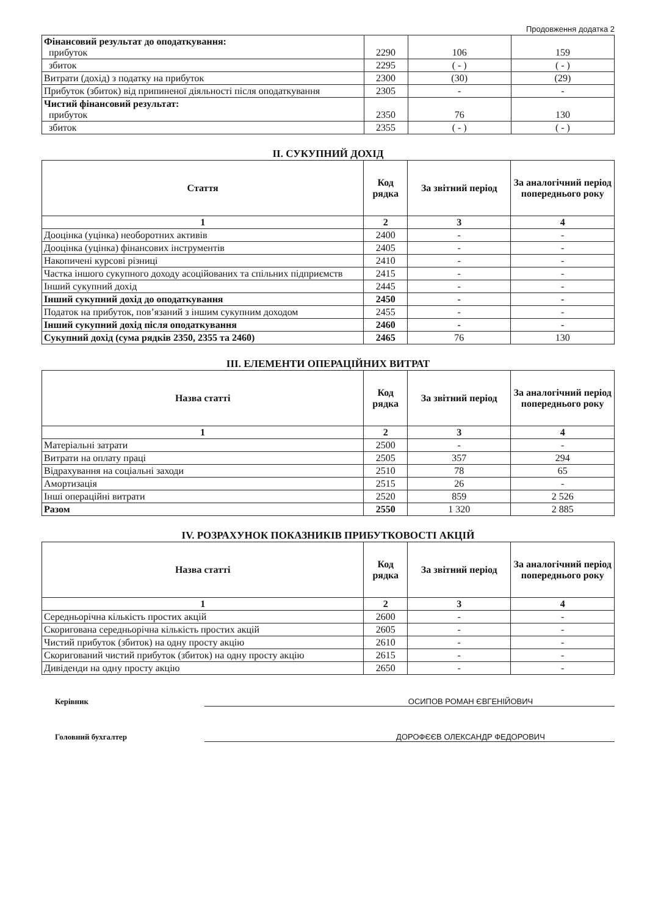Продовження додатка 2
| Фінансовий результат до оподаткування: прибуток | 2290 | 106 | 159 |
| збиток | 2295 | ( - ) | ( - ) |
| Витрати (дохід) з податку на прибуток | 2300 | (30) | (29) |
| Прибуток (збиток) від припиненої діяльності після оподаткування | 2305 | - | - |
| Чистий фінансовий результат: прибуток | 2350 | 76 | 130 |
| збиток | 2355 | ( - ) | ( - ) |
II. СУКУПНИЙ ДОХІД
| Стаття | Код рядка | За звітний період | За аналогічний період попереднього року |
| --- | --- | --- | --- |
| 1 | 2 | 3 | 4 |
| Дооцінка (уцінка) необоротних активів | 2400 | - | - |
| Дооцінка (уцінка) фінансових інструментів | 2405 | - | - |
| Накопичені курсові різниці | 2410 | - | - |
| Частка іншого сукупного доходу асоційованих та спільних підприємств | 2415 | - | - |
| Інший сукупний дохід | 2445 | - | - |
| Інший сукупний дохід до оподаткування | 2450 | - | - |
| Податок на прибуток, пов’язаний з іншим сукупним доходом | 2455 | - | - |
| Інший сукупний дохід після оподаткування | 2460 | - | - |
| Сукупний дохід (сума рядків 2350, 2355 та 2460) | 2465 | 76 | 130 |
III. ЕЛЕМЕНТИ ОПЕРАЦІЙНИХ ВИТРАТ
| Назва статті | Код рядка | За звітний період | За аналогічний період попереднього року |
| --- | --- | --- | --- |
| 1 | 2 | 3 | 4 |
| Матеріальні затрати | 2500 | - | - |
| Витрати на оплату праці | 2505 | 357 | 294 |
| Відрахування на соціальні заходи | 2510 | 78 | 65 |
| Амортизація | 2515 | 26 | - |
| Інші операційні витрати | 2520 | 859 | 2 526 |
| Разом | 2550 | 1 320 | 2 885 |
IV. РОЗРАХУНОК ПОКАЗНИКІВ ПРИБУТКОВОСТІ АКЦІЙ
| Назва статті | Код рядка | За звітний період | За аналогічний період попереднього року |
| --- | --- | --- | --- |
| 1 | 2 | 3 | 4 |
| Середньорічна кількість простих акцій | 2600 | - | - |
| Скоригована середньорічна кількість простих акцій | 2605 | - | - |
| Чистий прибуток (збиток) на одну просту акцію | 2610 | - | - |
| Скоригований чистий прибуток (збиток) на одну просту акцію | 2615 | - | - |
| Дивіденди на одну просту акцію | 2650 | - | - |
Керівник ОСИПОВ РОМАН ЄВГЕНІЙОВИЧ
Головний бухгалтер ДОРОФЄЄВ ОЛЕКСАНДР ФЕДОРОВИЧ